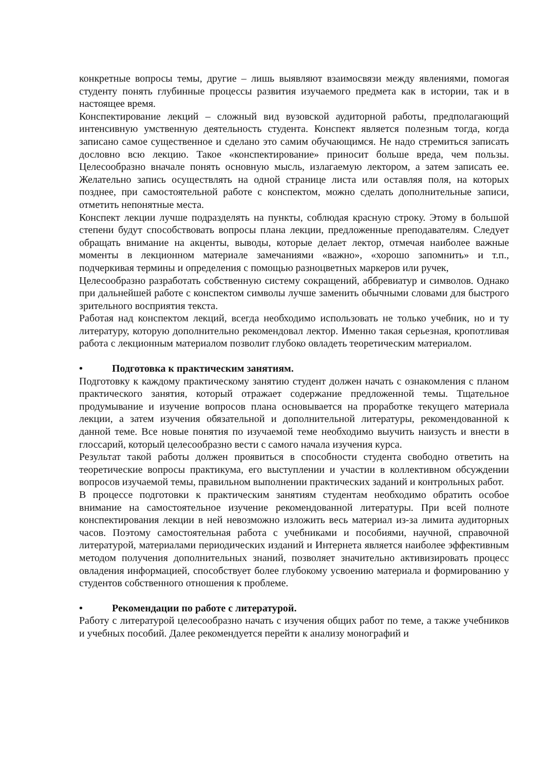конкретные вопросы темы, другие – лишь выявляют взаимосвязи между явлениями, помогая студенту понять глубинные процессы развития изучаемого предмета как в истории, так и в настоящее время.
Конспектирование лекций – сложный вид вузовской аудиторной работы, предполагающий интенсивную умственную деятельность студента. Конспект является полезным тогда, когда записано самое существенное и сделано это самим обучающимся. Не надо стремиться записать дословно всю лекцию. Такое «конспектирование» приносит больше вреда, чем пользы. Целесообразно вначале понять основную мысль, излагаемую лектором, а затем записать ее. Желательно запись осуществлять на одной странице листа или оставляя поля, на которых позднее, при самостоятельной работе с конспектом, можно сделать дополнительные записи, отметить непонятные места.
Конспект лекции лучше подразделять на пункты, соблюдая красную строку. Этому в большой степени будут способствовать вопросы плана лекции, предложенные преподавателям. Следует обращать внимание на акценты, выводы, которые делает лектор, отмечая наиболее важные моменты в лекционном материале замечаниями «важно», «хорошо запомнить» и т.п., подчеркивая термины и определения с помощью разноцветных маркеров или ручек,
Целесообразно разработать собственную систему сокращений, аббревиатур и символов. Однако при дальнейшей работе с конспектом символы лучше заменить обычными словами для быстрого зрительного восприятия текста.
Работая над конспектом лекций, всегда необходимо использовать не только учебник, но и ту литературу, которую дополнительно рекомендовал лектор. Именно такая серьезная, кропотливая работа с лекционным материалом позволит глубоко овладеть теоретическим материалом.
• Подготовка к практическим занятиям.
Подготовку к каждому практическому занятию студент должен начать с ознакомления с планом практического занятия, который отражает содержание предложенной темы. Тщательное продумывание и изучение вопросов плана основывается на проработке текущего материала лекции, а затем изучения обязательной и дополнительной литературы, рекомендованной к данной теме. Все новые понятия по изучаемой теме необходимо выучить наизусть и внести в глоссарий, который целесообразно вести с самого начала изучения курса.
Результат такой работы должен проявиться в способности студента свободно ответить на теоретические вопросы практикума, его выступлении и участии в коллективном обсуждении вопросов изучаемой темы, правильном выполнении практических заданий и контрольных работ.
В процессе подготовки к практическим занятиям студентам необходимо обратить особое внимание на самостоятельное изучение рекомендованной литературы. При всей полноте конспектирования лекции в ней невозможно изложить весь материал из-за лимита аудиторных часов. Поэтому самостоятельная работа с учебниками и пособиями, научной, справочной литературой, материалами периодических изданий и Интернета является наиболее эффективным методом получения дополнительных знаний, позволяет значительно активизировать процесс овладения информацией, способствует более глубокому усвоению материала и формированию у студентов собственного отношения к проблеме.
• Рекомендации по работе с литературой.
Работу с литературой целесообразно начать с изучения общих работ по теме, а также учебников и учебных пособий. Далее рекомендуется перейти к анализу монографий и